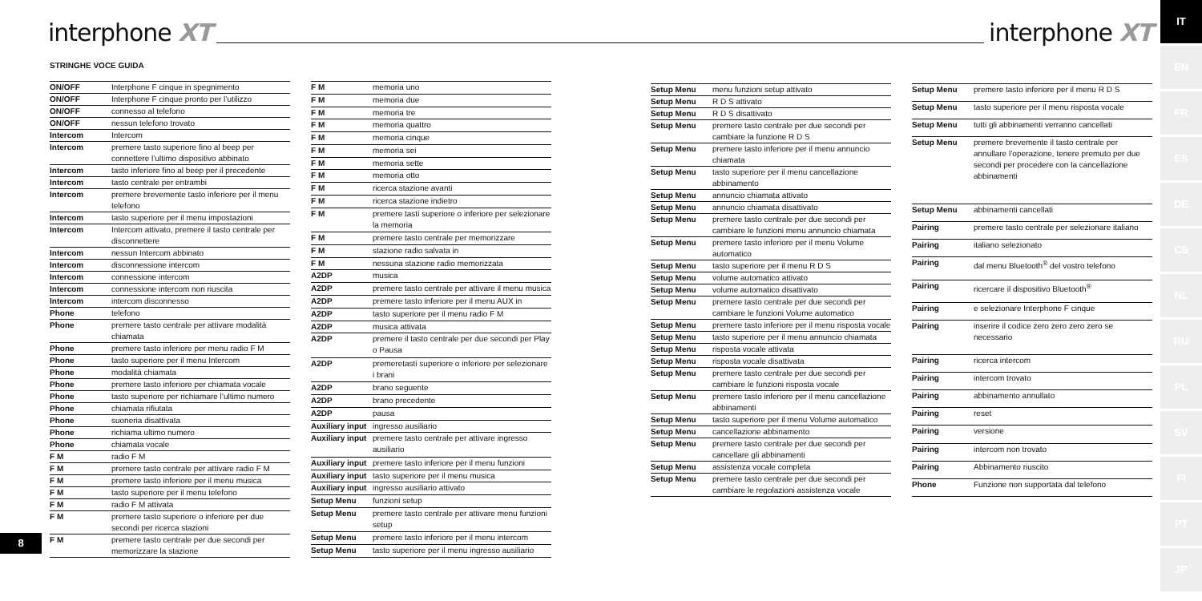interphone XT
STRINGHE VOCE GUIDA
| ON/OFF | Interphone F cinque in spegnimento |
| ON/OFF | Interphone F cinque pronto per l’utilizzo |
| ON/OFF | connesso al telefono |
| ON/OFF | nessun telefono trovato |
| Intercom | Intercom |
| Intercom | premere tasto superiore fino al beep per connettere l’ultimo dispositivo abbinato |
| Intercom | tasto inferiore fino al beep per il precedente |
| Intercom | tasto centrale per entrambi |
| Intercom | premere brevemente tasto inferiore per il menu telefono |
| Intercom | tasto superiore per il menu impostazioni |
| Intercom | Intercom attivato, premere il tasto centrale per disconnettere |
| Intercom | nessun Intercom abbinato |
| Intercom | disconnessione intercom |
| Intercom | connessione intercom |
| Intercom | connessione intercom non riuscita |
| Intercom | intercom disconnesso |
| Phone | telefono |
| Phone | premere tasto centrale per attivare modalità chiamata |
| Phone | premere tasto inferiore per menu radio F M |
| Phone | tasto superiore per il menu Intercom |
| Phone | modalità chiamata |
| Phone | premere tasto inferiore per chiamata vocale |
| Phone | tasto superiore per richiamare l’ultimo numero |
| Phone | chiamata rifiutata |
| Phone | suoneria disattivata |
| Phone | richiama ultimo numero |
| Phone | chiamata vocale |
| F M | radio F M |
| F M | premere tasto centrale per attivare radio F M |
| F M | premere tasto inferiore per il menu musica |
| F M | tasto superiore per il menu telefono |
| F M | radio F M attivata |
| F M | premere tasto superiore o inferiore per due secondi per ricerca stazioni |
| F M | premere tasto centrale per due secondi per memorizzare la stazione |
| F M | memoria uno |
| F M | memoria due |
| F M | memoria tre |
| F M | memoria quattro |
| F M | memoria cinque |
| F M | memoria sei |
| F M | memoria sette |
| F M | memoria otto |
| F M | ricerca stazione avanti |
| F M | ricerca stazione indietro |
| F M | premere tasti superiore o inferiore per selezionare la memoria |
| F M | premere tasto centrale per memorizzare |
| F M | stazione radio salvata in |
| F M | nessuna stazione radio memorizzata |
| A2DP | musica |
| A2DP | premere tasto centrale per attivare il menu musica |
| A2DP | premere tasto inferiore per il menu AUX in |
| A2DP | tasto superiore per il menu radio F M |
| A2DP | musica attivata |
| A2DP | premere il tasto centrale per due secondi per Play o Pausa |
| A2DP | premeretasti superiore o inferiore per selezionare i brani |
| A2DP | brano seguente |
| A2DP | brano precedente |
| A2DP | pausa |
| Auxiliary input | ingresso ausiliario |
| Auxiliary input | premere tasto centrale per attivare ingresso ausiliario |
| Auxiliary input | premere tasto inferiore per il menu funzioni |
| Auxiliary input | tasto superiore per il menu musica |
| Auxiliary input | ingresso ausiliario attivato |
| Setup Menu | funzioni setup |
| Setup Menu | premere tasto centrale per attivare menu funzioni setup |
| Setup Menu | premere tasto inferiore per il menu intercom |
| Setup Menu | tasto superiore per il menu ingresso ausiliario |
8
interphone XT
| Setup Menu | menu funzioni setup attivato |
| Setup Menu | R D S attivato |
| Setup Menu | R D S disattivato |
| Setup Menu | premere tasto centrale per due secondi per cambiare la funzione R D S |
| Setup Menu | premere tasto inferiore per il menu annuncio chiamata |
| Setup Menu | tasto superiore per il menu cancellazione abbinamento |
| Setup Menu | annuncio chiamata attivato |
| Setup Menu | annuncio chiamata disattivato |
| Setup Menu | premere tasto centrale per due secondi per cambiare le funzioni menu annuncio chiamata |
| Setup Menu | premere tasto inferiore per il menu Volume automatico |
| Setup Menu | tasto superiore per il menu R D S |
| Setup Menu | volume automatico attivato |
| Setup Menu | volume automatico disattivato |
| Setup Menu | premere tasto centrale per due secondi per cambiare le funzioni Volume automatico |
| Setup Menu | premere tasto inferiore per il menu risposta vocale |
| Setup Menu | tasto superiore per il menu annuncio chiamata |
| Setup Menu | risposta vocale attivata |
| Setup Menu | risposta vocale disattivata |
| Setup Menu | premere tasto centrale per due secondi per cambiare le funzioni risposta vocale |
| Setup Menu | premere tasto inferiore per il menu cancellazione abbinamenti |
| Setup Menu | tasto superiore per il menu Volume automatico |
| Setup Menu | cancellazione abbinamento |
| Setup Menu | premere tasto centrale per due secondi per cancellare gli abbinamenti |
| Setup Menu | assistenza vocale completa |
| Setup Menu | premere tasto centrale per due secondi per cambiare le regolazioni assistenza vocale |
| Setup Menu | premere tasto inferiore per il menu R D S |
| Setup Menu | tasto superiore per il menu risposta vocale |
| Setup Menu | tutti gli abbinamenti verranno cancellati |
| Setup Menu | premere brevemente il tasto centrale per annullare l’operazione, tenere premuto per due secondi per procedere con la cancellazione abbinamenti |
| Setup Menu | abbinamenti cancellati |
| Pairing | premere tasto centrale per selezionare italiano |
| Pairing | italiano selezionato |
| Pairing | dal menu Bluetooth<sup>®</sup> del vostro telefono |
| Pairing | ricercare il dispositivo Bluetooth<sup>®</sup> |
| Pairing | e selezionare Interphone F cinque |
| Pairing | inserire il codice zero zero zero zero se necessario |
| Pairing | ricerca intercom |
| Pairing | intercom trovato |
| Pairing | abbinamento annullato |
| Pairing | reset |
| Pairing | versione |
| Pairing | intercom non trovato |
| Pairing | Abbinamento riuscito |
| Phone | Funzione non supportata dal telefono |
IT
EN
FR
ES
DE
CS
NL
RU
PL
SV
FI
PT
JP